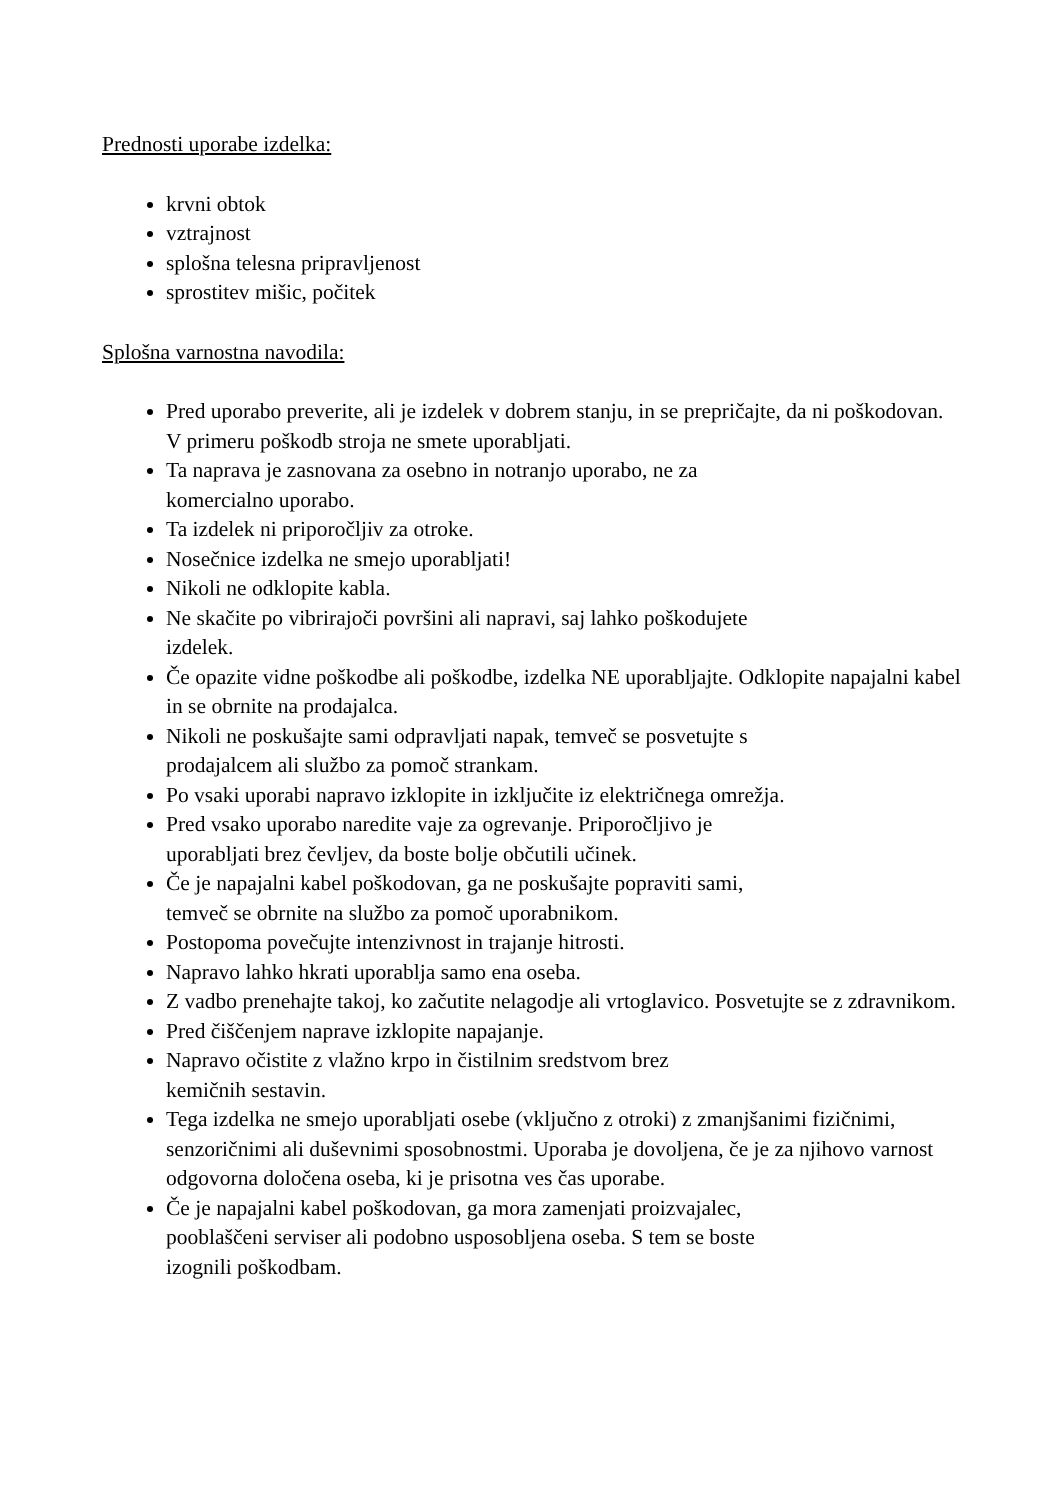Prednosti uporabe izdelka:
krvni obtok
vztrajnost
splošna telesna pripravljenost
sprostitev mišic, počitek
Splošna varnostna navodila:
Pred uporabo preverite, ali je izdelek v dobrem stanju, in se prepričajte, da ni poškodovan. V primeru poškodb stroja ne smete uporabljati.
Ta naprava je zasnovana za osebno in notranjo uporabo, ne za
komercialno uporabo.
Ta izdelek ni priporočljiv za otroke.
Nosečnice izdelka ne smejo uporabljati!
Nikoli ne odklopite kabla.
Ne skačite po vibrirajoči površini ali napravi, saj lahko poškodujete
izdelek.
Če opazite vidne poškodbe ali poškodbe, izdelka NE uporabljajte. Odklopite napajalni kabel in se obrnite na prodajalca.
Nikoli ne poskušajte sami odpravljati napak, temveč se posvetujte s
prodajalcem ali službo za pomoč strankam.
Po vsaki uporabi napravo izklopite in izključite iz električnega omrežja.
Pred vsako uporabo naredite vaje za ogrevanje. Priporočljivo je
uporabljati brez čevljev, da boste bolje občutili učinek.
Če je napajalni kabel poškodovan, ga ne poskušajte popraviti sami,
temveč se obrnite na službo za pomoč uporabnikom.
Postopoma povečujte intenzivnost in trajanje hitrosti.
Napravo lahko hkrati uporablja samo ena oseba.
Z vadbo prenehajte takoj, ko začutite nelagodje ali vrtoglavico. Posvetujte se z zdravnikom.
Pred čiščenjem naprave izklopite napajanje.
Napravo očistite z vlažno krpo in čistilnim sredstvom brez
kemičnih sestavin.
Tega izdelka ne smejo uporabljati osebe (vključno z otroki) z zmanjšanimi fizičnimi, senzoričnimi ali duševnimi sposobnostmi. Uporaba je dovoljena, če je za njihovo varnost odgovorna določena oseba, ki je prisotna ves čas uporabe.
Če je napajalni kabel poškodovan, ga mora zamenjati proizvajalec,
pooblaščeni serviser ali podobno usposobljena oseba. S tem se boste
izognili poškodbam.